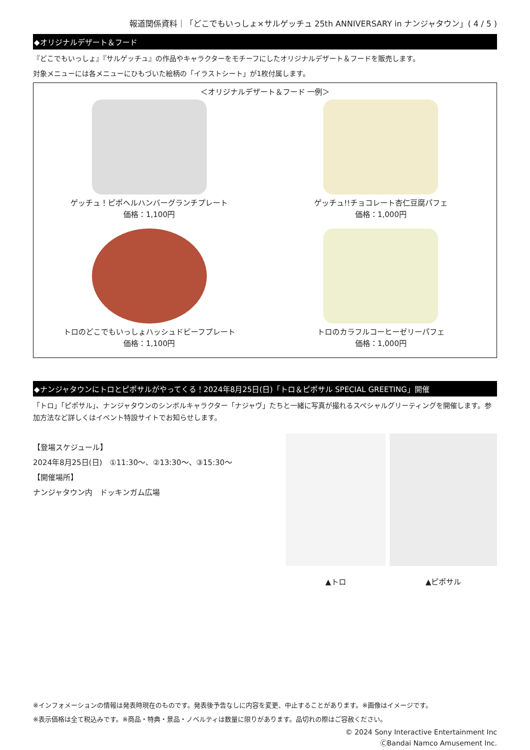報道関係資料｜「どこでもいっしょ×サルゲッチュ 25th ANNIVERSARY in ナンジャタウン」( 4 / 5 )
◆オリジナルデザート＆フード
『どこでもいっしょ』『サルゲッチュ』の作品やキャラクターをモチーフにしたオリジナルデザート＆フードを販売します。
対象メニューには各メニューにひもづいた絵柄の「イラストシート」が1枚付属します。
＜オリジナルデザート＆フード 一例＞
ゲッチュ！ピポヘルハンバーグランチプレート
価格：1,100円
ゲッチュ!!チョコレート杏仁豆腐パフェ
価格：1,000円
トロのどこでもいっしょハッシュドビーフプレート
価格：1,100円
トロのカラフルコーヒーゼリーパフェ
価格：1,000円
◆ナンジャタウンにトロとピポサルがやってくる！2024年8月25日(日)「トロ＆ピポサル SPECIAL GREETING」開催
「トロ」「ピポサル」、ナンジャタウンのシンボルキャラクター「ナジャヴ」たちと一緒に写真が撮れるスペシャルグリーティングを開催します。参加方法など詳しくはイベント特設サイトでお知らせします。
【登場スケジュール】
2024年8月25日(日)　①11:30～、②13:30～、③15:30～
【開催場所】
ナンジャタウン内　ドッキンガム広場
▲トロ ▲ピポサル
※インフォメーションの情報は発表時現在のものです。発表後予告なしに内容を変更、中止することがあります。※画像はイメージです。
※表示価格は全て税込みです。※商品・特典・景品・ノベルティは数量に限りがあります。品切れの際はご容赦ください。
© 2024 Sony Interactive Entertainment Inc
ⒸBandai Namco Amusement Inc.